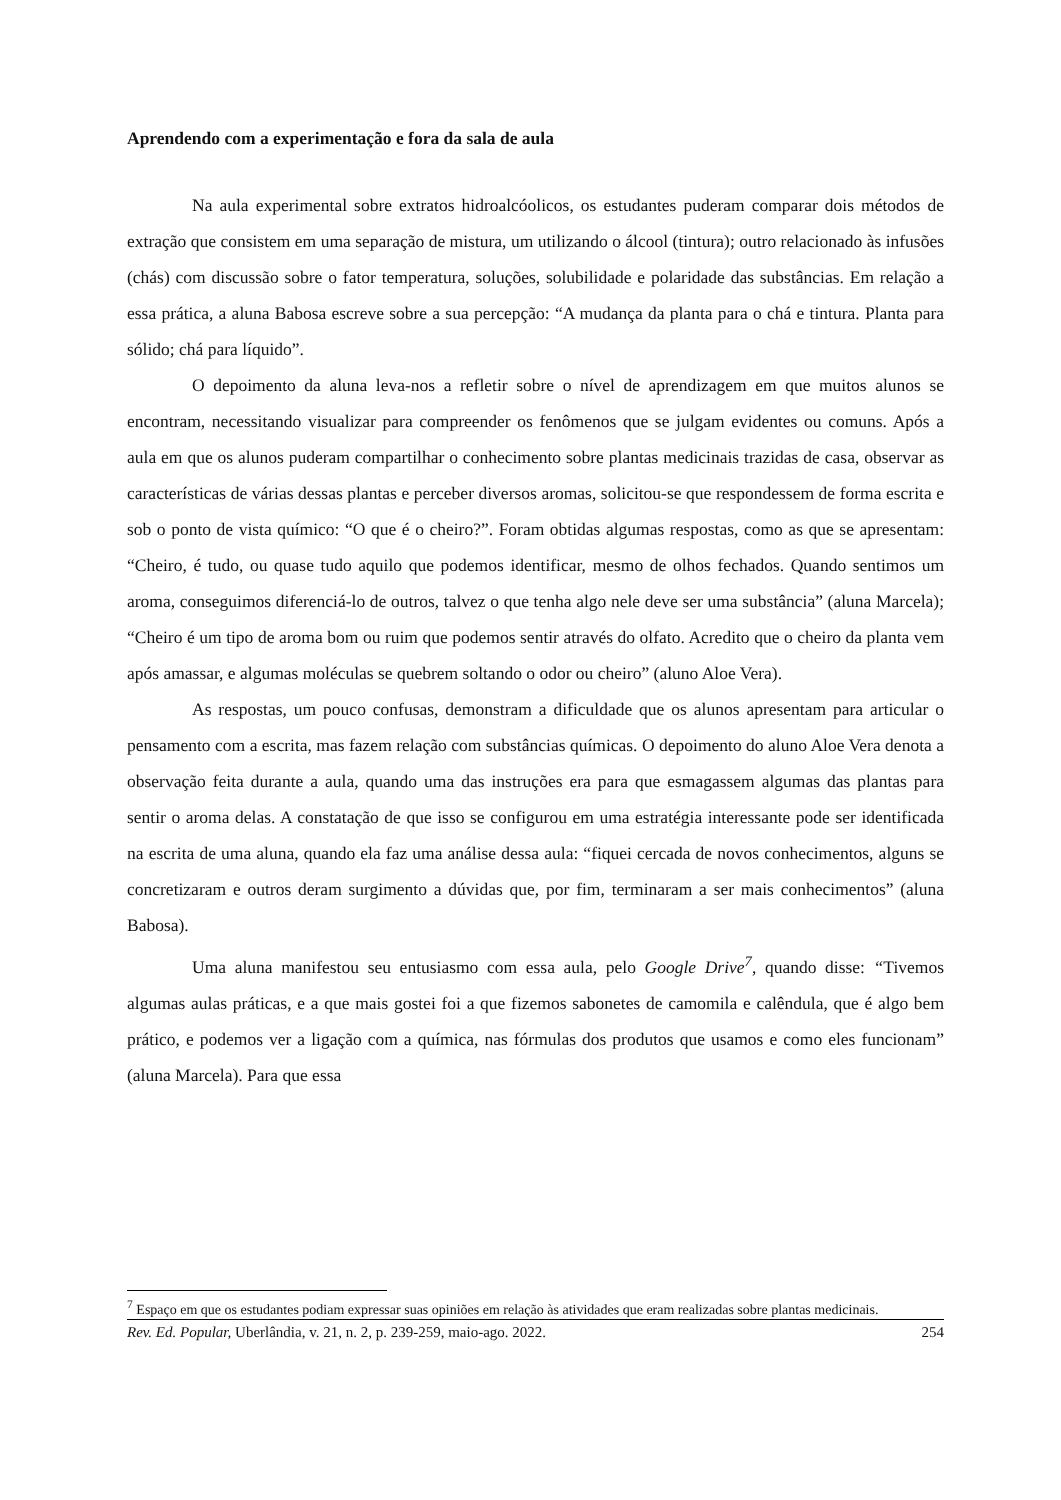Aprendendo com a experimentação e fora da sala de aula
Na aula experimental sobre extratos hidroalcóolicos, os estudantes puderam comparar dois métodos de extração que consistem em uma separação de mistura, um utilizando o álcool (tintura); outro relacionado às infusões (chás) com discussão sobre o fator temperatura, soluções, solubilidade e polaridade das substâncias. Em relação a essa prática, a aluna Babosa escreve sobre a sua percepção: “A mudança da planta para o chá e tintura. Planta para sólido; chá para líquido”.
O depoimento da aluna leva-nos a refletir sobre o nível de aprendizagem em que muitos alunos se encontram, necessitando visualizar para compreender os fenômenos que se julgam evidentes ou comuns. Após a aula em que os alunos puderam compartilhar o conhecimento sobre plantas medicinais trazidas de casa, observar as características de várias dessas plantas e perceber diversos aromas, solicitou-se que respondessem de forma escrita e sob o ponto de vista químico: “O que é o cheiro?”. Foram obtidas algumas respostas, como as que se apresentam: “Cheiro, é tudo, ou quase tudo aquilo que podemos identificar, mesmo de olhos fechados. Quando sentimos um aroma, conseguimos diferenciá-lo de outros, talvez o que tenha algo nele deve ser uma substância” (aluna Marcela); “Cheiro é um tipo de aroma bom ou ruim que podemos sentir através do olfato. Acredito que o cheiro da planta vem após amassar, e algumas moléculas se quebrem soltando o odor ou cheiro” (aluno Aloe Vera).
As respostas, um pouco confusas, demonstram a dificuldade que os alunos apresentam para articular o pensamento com a escrita, mas fazem relação com substâncias químicas. O depoimento do aluno Aloe Vera denota a observação feita durante a aula, quando uma das instruções era para que esmagassem algumas das plantas para sentir o aroma delas. A constatação de que isso se configurou em uma estratégia interessante pode ser identificada na escrita de uma aluna, quando ela faz uma análise dessa aula: “fiquei cercada de novos conhecimentos, alguns se concretizaram e outros deram surgimento a dúvidas que, por fim, terminaram a ser mais conhecimentos” (aluna Babosa).
Uma aluna manifestou seu entusiasmo com essa aula, pelo Google Drive<sup>7</sup>, quando disse: “Tivemos algumas aulas práticas, e a que mais gostei foi a que fizemos sabonetes de camomila e calêndula, que é algo bem prático, e podemos ver a ligação com a química, nas fórmulas dos produtos que usamos e como eles funcionam” (aluna Marcela). Para que essa
<sup>7</sup> Espaço em que os estudantes podiam expressar suas opiniões em relação às atividades que eram realizadas sobre plantas medicinais.
Rev. Ed. Popular, Uberlândia, v. 21, n. 2, p. 239-259, maio-ago. 2022. 254